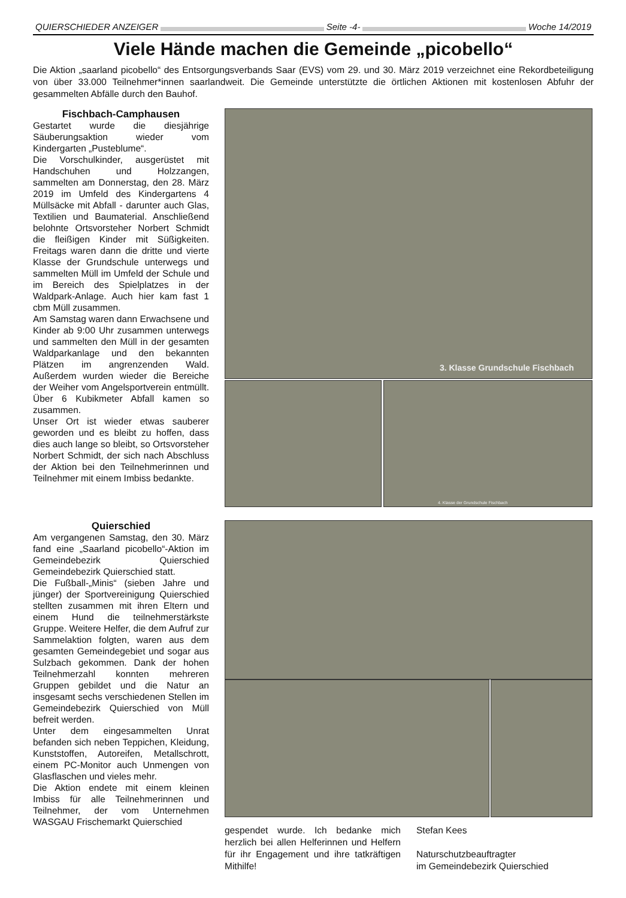QUIERSCHIEDER ANZEIGER Seite -4- Woche 14/2019
Viele Hände machen die Gemeinde „picobello“
Die Aktion „saarland picobello“ des Entsorgungsverbands Saar (EVS) vom 29. und 30. März 2019 verzeichnet eine Rekordbeteiligung von über 33.000 Teilnehmer*innen saarlandweit. Die Gemeinde unterstützte die örtlichen Aktionen mit kostenlosen Abfuhr der gesammelten Abfälle durch den Bauhof.
Fischbach-Camphausen
Gestartet wurde die diesjährige Säuberungsaktion wieder vom Kindergarten „Pusteblume“.
Die Vorschulkinder, ausgerüstet mit Handschuhen und Holzzangen, sammelten am Donnerstag, den 28. März 2019 im Umfeld des Kindergartens 4 Müllsäcke mit Abfall - darunter auch Glas, Textilien und Baumaterial. Anschließend belohnte Ortsvorsteher Norbert Schmidt die fleißigen Kinder mit Süßigkeiten. Freitags waren dann die dritte und vierte Klasse der Grundschule unterwegs und sammelten Müll im Umfeld der Schule und im Bereich des Spielplatzes in der Waldpark-Anlage. Auch hier kam fast 1 cbm Müll zusammen.
Am Samstag waren dann Erwachsene und Kinder ab 9:00 Uhr zusammen unterwegs und sammelten den Müll in der gesamten Waldparkanlage und den bekannten Plätzen im angrenzenden Wald. Außerdem wurden wieder die Bereiche der Weiher vom Angelsportverein entmüllt. Über 6 Kubikmeter Abfall kamen so zusammen.
Unser Ort ist wieder etwas sauberer geworden und es bleibt zu hoffen, dass dies auch lange so bleibt, so Ortsvorsteher Norbert Schmidt, der sich nach Abschluss der Aktion bei den Teilnehmerinnen und Teilnehmer mit einem Imbiss bedankte.
3. Klasse Grundschule Fischbach
4. Klasse der Grundschule Fischbach
Quierschied
Am vergangenen Samstag, den 30. März fand eine „Saarland picobello“-Aktion im Gemeindebezirk Quierschied Gemeindebezirk Quierschied statt.
Die Fußball-„Minis“ (sieben Jahre und jünger) der Sportvereinigung Quierschied stellten zusammen mit ihren Eltern und einem Hund die teilnehmerstärkste Gruppe. Weitere Helfer, die dem Aufruf zur Sammelaktion folgten, waren aus dem gesamten Gemeindegebiet und sogar aus Sulzbach gekommen. Dank der hohen Teilnehmerzahl konnten mehreren Gruppen gebildet und die Natur an insgesamt sechs verschiedenen Stellen im Gemeindebezirk Quierschied von Müll befreit werden.
Unter dem eingesammelten Unrat befanden sich neben Teppichen, Kleidung, Kunststoffen, Autoreifen, Metallschrott, einem PC-Monitor auch Unmengen von Glasflaschen und vieles mehr.
Die Aktion endete mit einem kleinen Imbiss für alle Teilnehmerinnen und Teilnehmer, der vom Unternehmen WASGAU Frischemarkt Quierschied
gespendet wurde. Ich bedanke mich herzlich bei allen Helferinnen und Helfern für ihr Engagement und ihre tatkräftigen Mithilfe!
Stefan Kees
Naturschutzbeauftragter
im Gemeindebezirk Quierschied